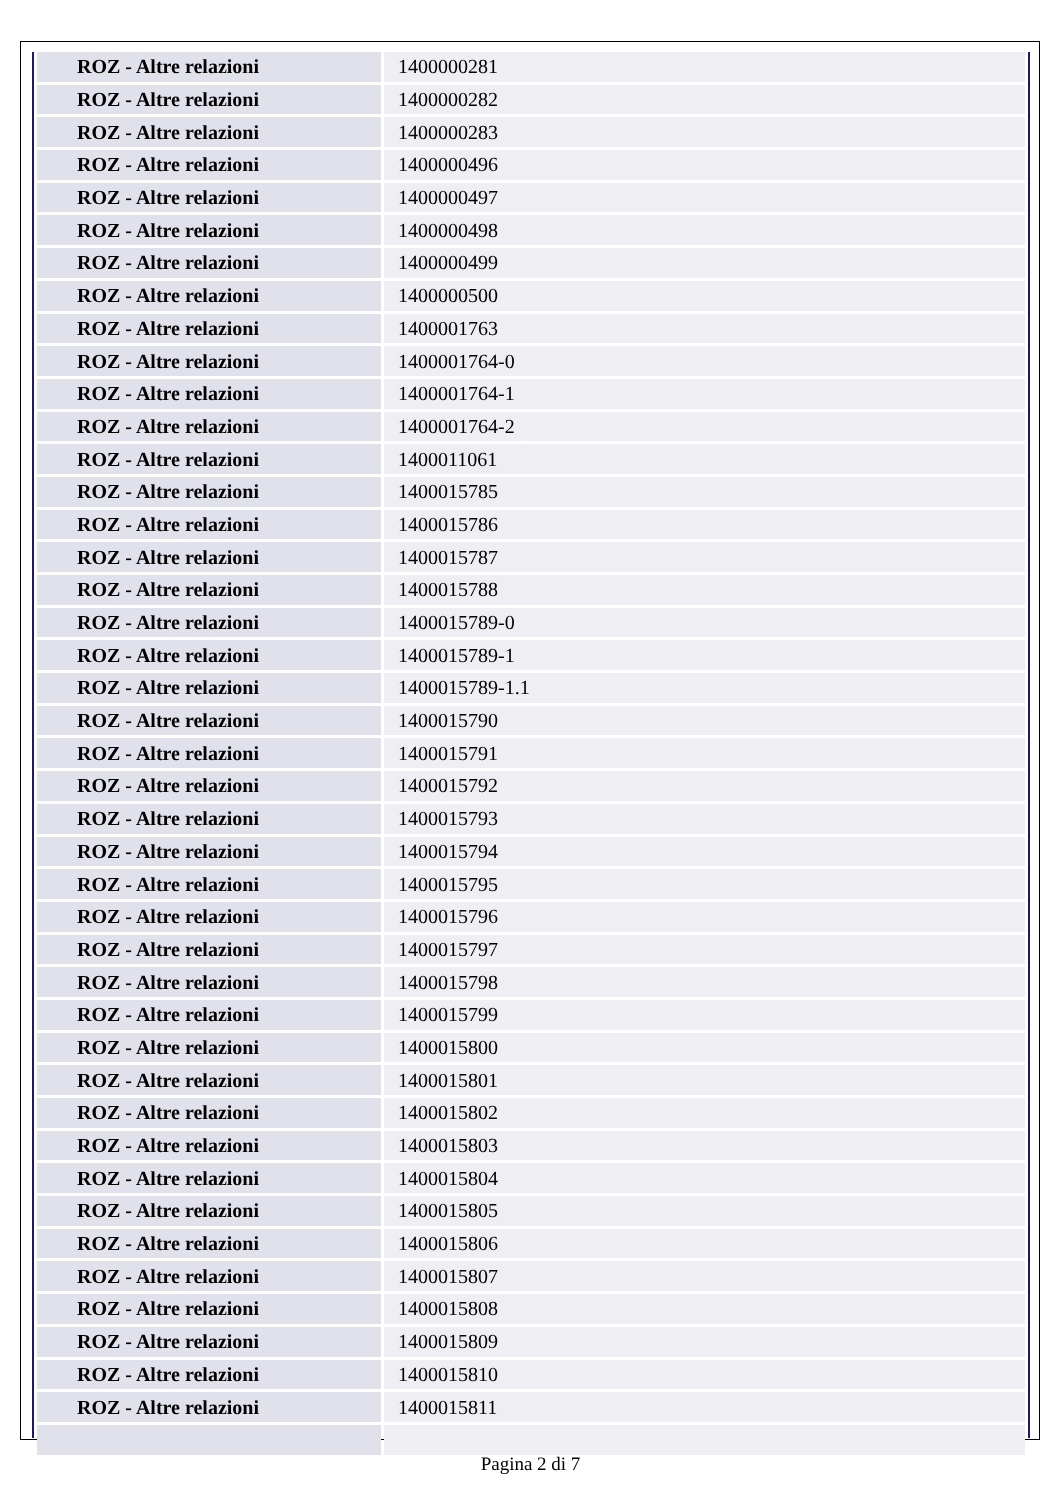| ROZ - Altre relazioni | 1400000281 |
| ROZ - Altre relazioni | 1400000282 |
| ROZ - Altre relazioni | 1400000283 |
| ROZ - Altre relazioni | 1400000496 |
| ROZ - Altre relazioni | 1400000497 |
| ROZ - Altre relazioni | 1400000498 |
| ROZ - Altre relazioni | 1400000499 |
| ROZ - Altre relazioni | 1400000500 |
| ROZ - Altre relazioni | 1400001763 |
| ROZ - Altre relazioni | 1400001764-0 |
| ROZ - Altre relazioni | 1400001764-1 |
| ROZ - Altre relazioni | 1400001764-2 |
| ROZ - Altre relazioni | 1400011061 |
| ROZ - Altre relazioni | 1400015785 |
| ROZ - Altre relazioni | 1400015786 |
| ROZ - Altre relazioni | 1400015787 |
| ROZ - Altre relazioni | 1400015788 |
| ROZ - Altre relazioni | 1400015789-0 |
| ROZ - Altre relazioni | 1400015789-1 |
| ROZ - Altre relazioni | 1400015789-1.1 |
| ROZ - Altre relazioni | 1400015790 |
| ROZ - Altre relazioni | 1400015791 |
| ROZ - Altre relazioni | 1400015792 |
| ROZ - Altre relazioni | 1400015793 |
| ROZ - Altre relazioni | 1400015794 |
| ROZ - Altre relazioni | 1400015795 |
| ROZ - Altre relazioni | 1400015796 |
| ROZ - Altre relazioni | 1400015797 |
| ROZ - Altre relazioni | 1400015798 |
| ROZ - Altre relazioni | 1400015799 |
| ROZ - Altre relazioni | 1400015800 |
| ROZ - Altre relazioni | 1400015801 |
| ROZ - Altre relazioni | 1400015802 |
| ROZ - Altre relazioni | 1400015803 |
| ROZ - Altre relazioni | 1400015804 |
| ROZ - Altre relazioni | 1400015805 |
| ROZ - Altre relazioni | 1400015806 |
| ROZ - Altre relazioni | 1400015807 |
| ROZ - Altre relazioni | 1400015808 |
| ROZ - Altre relazioni | 1400015809 |
| ROZ - Altre relazioni | 1400015810 |
| ROZ - Altre relazioni | 1400015811 |
Pagina 2 di 7